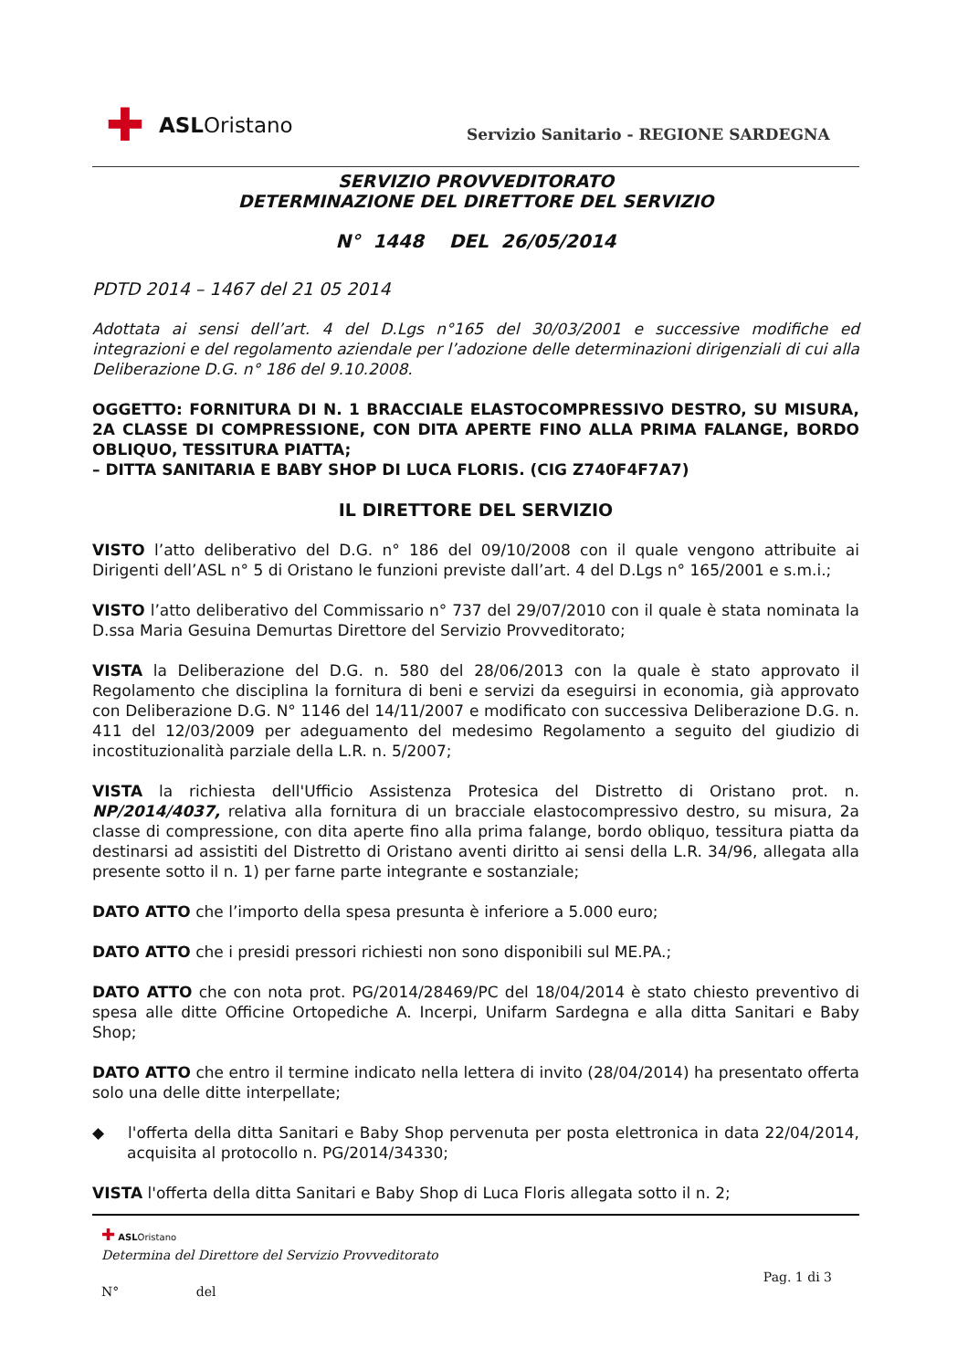✚ ASL Oristano
Servizio Sanitario - REGIONE SARDEGNA
SERVIZIO PROVVEDITORATO
DETERMINAZIONE DEL DIRETTORE DEL SERVIZIO
N° 1448 DEL 26/05/2014
PDTD 2014 – 1467 del 21 05 2014
Adottata ai sensi dell’art. 4 del D.Lgs n°165 del 30/03/2001 e successive modifiche ed integrazioni e del regolamento aziendale per l’adozione delle determinazioni dirigenziali di cui alla Deliberazione D.G. n° 186 del 9.10.2008.
OGGETTO: FORNITURA DI N. 1 BRACCIALE ELASTOCOMPRESSIVO DESTRO, SU MISURA, 2A CLASSE DI COMPRESSIONE, CON DITA APERTE FINO ALLA PRIMA FALANGE, BORDO OBLIQUO, TESSITURA PIATTA;
– DITTA SANITARIA E BABY SHOP DI LUCA FLORIS. (CIG Z740F4F7A7)
IL DIRETTORE DEL SERVIZIO
VISTO l’atto deliberativo del D.G. n° 186 del 09/10/2008 con il quale vengono attribuite ai Dirigenti dell’ASL n° 5 di Oristano le funzioni previste dall’art. 4 del D.Lgs n° 165/2001 e s.m.i.;
VISTO l’atto deliberativo del Commissario n° 737 del 29/07/2010 con il quale è stata nominata la D.ssa Maria Gesuina Demurtas Direttore del Servizio Provveditorato;
VISTA la Deliberazione del D.G. n. 580 del 28/06/2013 con la quale è stato approvato il Regolamento che disciplina la fornitura di beni e servizi da eseguirsi in economia, già approvato con Deliberazione D.G. N° 1146 del 14/11/2007 e modificato con successiva Deliberazione D.G. n. 411 del 12/03/2009 per adeguamento del medesimo Regolamento a seguito del giudizio di incostituzionalità parziale della L.R. n. 5/2007;
VISTA la richiesta dell'Ufficio Assistenza Protesica del Distretto di Oristano prot. n. NP/2014/4037, relativa alla fornitura di un bracciale elastocompressivo destro, su misura, 2a classe di compressione, con dita aperte fino alla prima falange, bordo obliquo, tessitura piatta da destinarsi ad assistiti del Distretto di Oristano aventi diritto ai sensi della L.R. 34/96, allegata alla presente sotto il n. 1) per farne parte integrante e sostanziale;
DATO ATTO che l’importo della spesa presunta è inferiore a 5.000 euro;
DATO ATTO che i presidi pressori richiesti non sono disponibili sul ME.PA.;
DATO ATTO che con nota prot. PG/2014/28469/PC del 18/04/2014 è stato chiesto preventivo di spesa alle ditte Officine Ortopediche A. Incerpi, Unifarm Sardegna e alla ditta Sanitari e Baby Shop;
DATO ATTO che entro il termine indicato nella lettera di invito (28/04/2014) ha presentato offerta solo una delle ditte interpellate;
◆ l'offerta della ditta Sanitari e Baby Shop pervenuta per posta elettronica in data 22/04/2014, acquisita al protocollo n. PG/2014/34330;
VISTA l'offerta della ditta Sanitari e Baby Shop di Luca Floris allegata sotto il n. 2;
✚ ASLOristano
Determina del Direttore del Servizio Provveditorato
Pag. 1 di 3
N° del